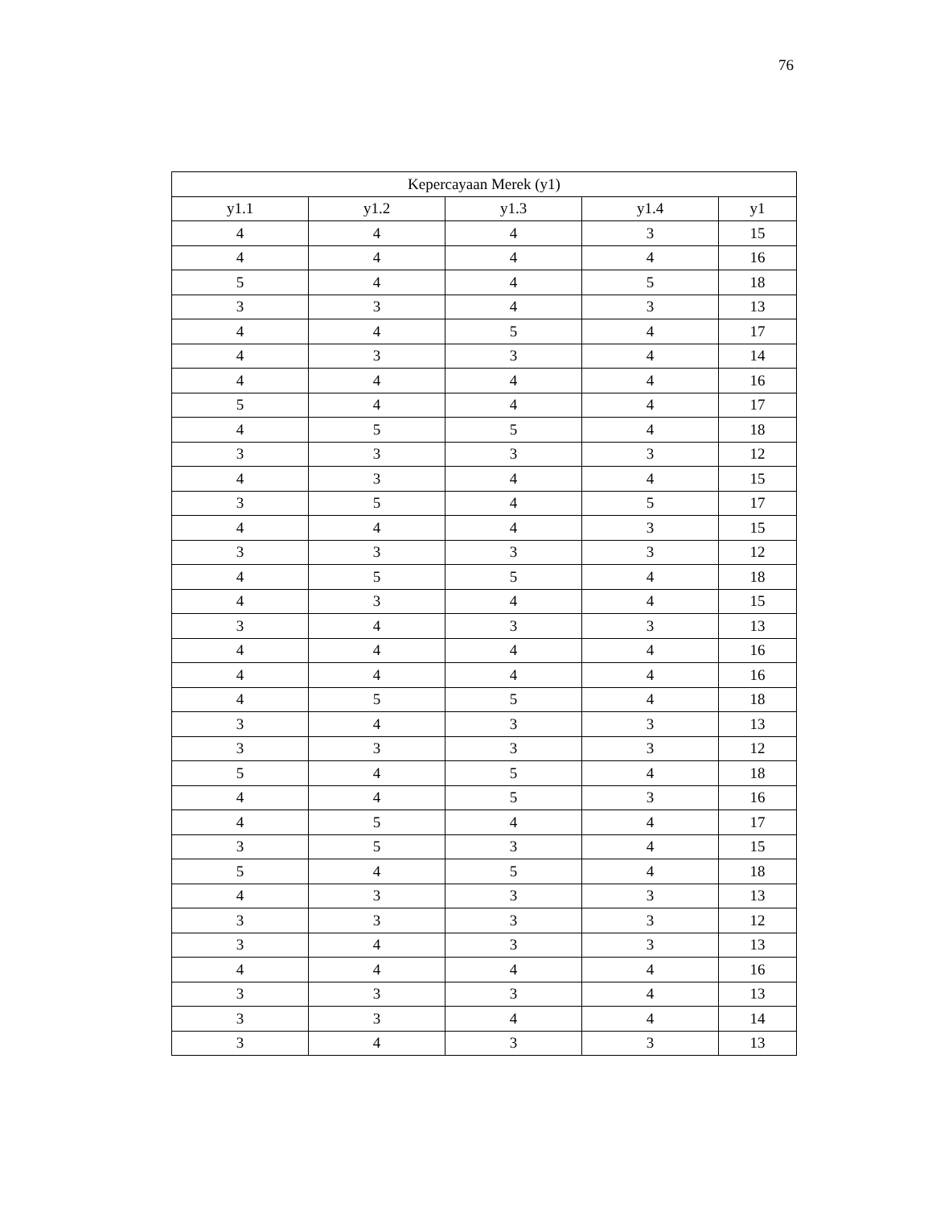76
| Kepercayaan Merek (y1) | | | | |
| --- | --- | --- | --- | --- |
| y1.1 | y1.2 | y1.3 | y1.4 | y1 |
| 4 | 4 | 4 | 3 | 15 |
| 4 | 4 | 4 | 4 | 16 |
| 5 | 4 | 4 | 5 | 18 |
| 3 | 3 | 4 | 3 | 13 |
| 4 | 4 | 5 | 4 | 17 |
| 4 | 3 | 3 | 4 | 14 |
| 4 | 4 | 4 | 4 | 16 |
| 5 | 4 | 4 | 4 | 17 |
| 4 | 5 | 5 | 4 | 18 |
| 3 | 3 | 3 | 3 | 12 |
| 4 | 3 | 4 | 4 | 15 |
| 3 | 5 | 4 | 5 | 17 |
| 4 | 4 | 4 | 3 | 15 |
| 3 | 3 | 3 | 3 | 12 |
| 4 | 5 | 5 | 4 | 18 |
| 4 | 3 | 4 | 4 | 15 |
| 3 | 4 | 3 | 3 | 13 |
| 4 | 4 | 4 | 4 | 16 |
| 4 | 4 | 4 | 4 | 16 |
| 4 | 5 | 5 | 4 | 18 |
| 3 | 4 | 3 | 3 | 13 |
| 3 | 3 | 3 | 3 | 12 |
| 5 | 4 | 5 | 4 | 18 |
| 4 | 4 | 5 | 3 | 16 |
| 4 | 5 | 4 | 4 | 17 |
| 3 | 5 | 3 | 4 | 15 |
| 5 | 4 | 5 | 4 | 18 |
| 4 | 3 | 3 | 3 | 13 |
| 3 | 3 | 3 | 3 | 12 |
| 3 | 4 | 3 | 3 | 13 |
| 4 | 4 | 4 | 4 | 16 |
| 3 | 3 | 3 | 4 | 13 |
| 3 | 3 | 4 | 4 | 14 |
| 3 | 4 | 3 | 3 | 13 |